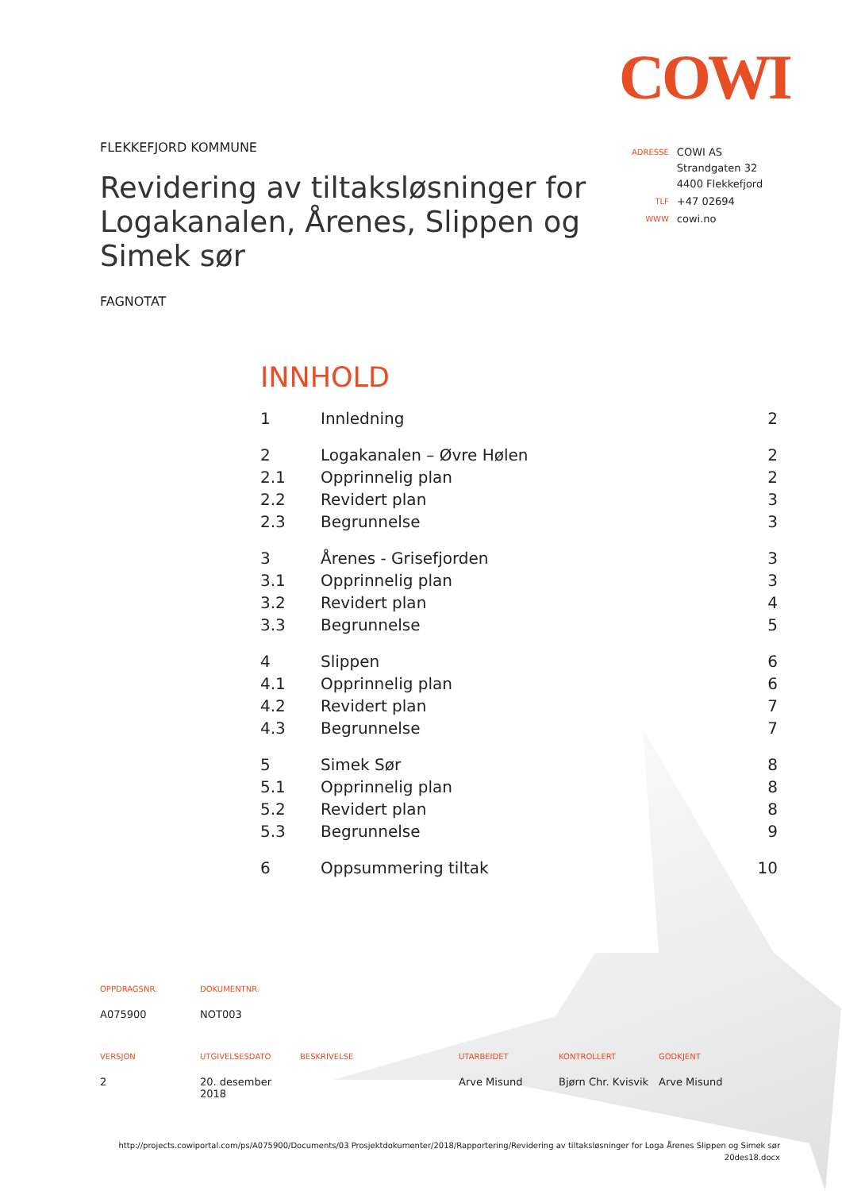COWI
FLEKKEFJORD KOMMUNE
Revidering av tiltaksløsninger for Logakanalen, Årenes, Slippen og Simek sør
FAGNOTAT
| ADRESSE | COWI AS Strandgaten 32 4400 Flekkefjord |
| TLF | +47 02694 |
| WWW | cowi.no |
INNHOLD
| 1 | Innledning | 2 |
| 2 | Logakanalen – Øvre Hølen | 2 |
| 2.1 | Opprinnelig plan | 2 |
| 2.2 | Revidert plan | 3 |
| 2.3 | Begrunnelse | 3 |
| 3 | Årenes - Grisefjorden | 3 |
| 3.1 | Opprinnelig plan | 3 |
| 3.2 | Revidert plan | 4 |
| 3.3 | Begrunnelse | 5 |
| 4 | Slippen | 6 |
| 4.1 | Opprinnelig plan | 6 |
| 4.2 | Revidert plan | 7 |
| 4.3 | Begrunnelse | 7 |
| 5 | Simek Sør | 8 |
| 5.1 | Opprinnelig plan | 8 |
| 5.2 | Revidert plan | 8 |
| 5.3 | Begrunnelse | 9 |
| 6 | Oppsummering tiltak | 10 |
| OPPDRAGSNR. | DOKUMENTNR. |
| --- | --- |
| A075900 | NOT003 |
| VERSJON | UTGIVELSESDATO | BESKRIVELSE | UTARBEIDET | KONTROLLERT | GODKJENT |
| --- | --- | --- | --- | --- | --- |
| 2 | 20. desember 2018 | | Arve Misund | Bjørn Chr. Kvisvik | Arve Misund |
http://projects.cowiportal.com/ps/A075900/Documents/03 Prosjektdokumenter/2018/Rapportering/Revidering av tiltaksløsninger for Loga Årenes Slippen og Simek sør
20des18.docx